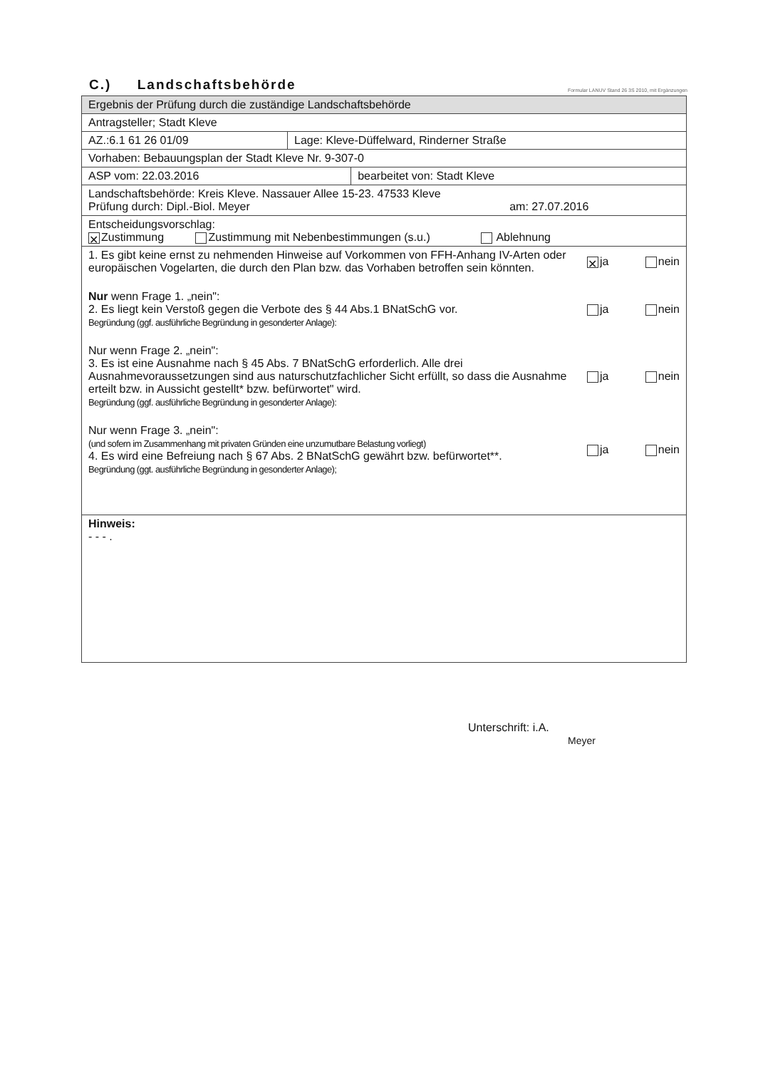C.) Landschaftsbehörde
Formular LANUV Stand 26 3S 2010, mit Ergänzungen
| Ergebnis der Prüfung durch die zuständige Landschaftsbehörde | | |
| Antragsteller; Stadt Kleve | | |
| AZ.:6.1 61 26 01/09 | Lage: Kleve-Düffelward, Rinderner Straße | |
| Vorhaben: Bebauungsplan der Stadt Kleve Nr. 9-307-0 | | |
| ASP vom: 22.03.2016 | | bearbeitet von: Stadt Kleve |
| Landschaftsbehörde: Kreis Kleve. Nassauer Allee 15-23. 47533 Kleve Prüfung durch: Dipl.-Biol. Meyer am: 27.07.2016 | | |
| Entscheidungsvorschlag: ✕ Zustimmung Zustimmung mit Nebenbestimmungen (s.u.) Ablehnung | | |
| 1. Es gibt keine ernst zu nehmenden Hinweise auf Vorkommen von FFH-Anhang IV-Arten oder europäischen Vogelarten, die durch den Plan bzw. das Vorhaben betroffen sein könnten. ✕ ja nein Nur wenn Frage 1. „nein": 2. Es liegt kein Verstoß gegen die Verbote des § 44 Abs.1 BNatSchG vor. Begründung (ggf. ausführliche Begründung in gesonderter Anlage): ja nein Nur wenn Frage 2. „nein": 3. Es ist eine Ausnahme nach § 45 Abs. 7 BNatSchG erforderlich. Alle drei Ausnahmevoraussetzungen sind aus naturschutzfachlicher Sicht erfüllt, so dass die Ausnahme erteilt bzw. in Aussicht gestellt* bzw. befürwortet" wird. Begründung (ggf. ausführliche Begründung in gesonderter Anlage): ja nein Nur wenn Frage 3. „nein": (und sofern im Zusammenhang mit privaten Gründen eine unzumutbare Belastung vorliegt) 4. Es wird eine Befreiung nach § 67 Abs. 2 BNatSchG gewährt bzw. befürwortet**. Begründung (ggt. ausführliche Begründung in gesonderter Anlage); ja nein | | |
| Hinweis: - - - . | | |
Unterschrift: i.A.
Meyer